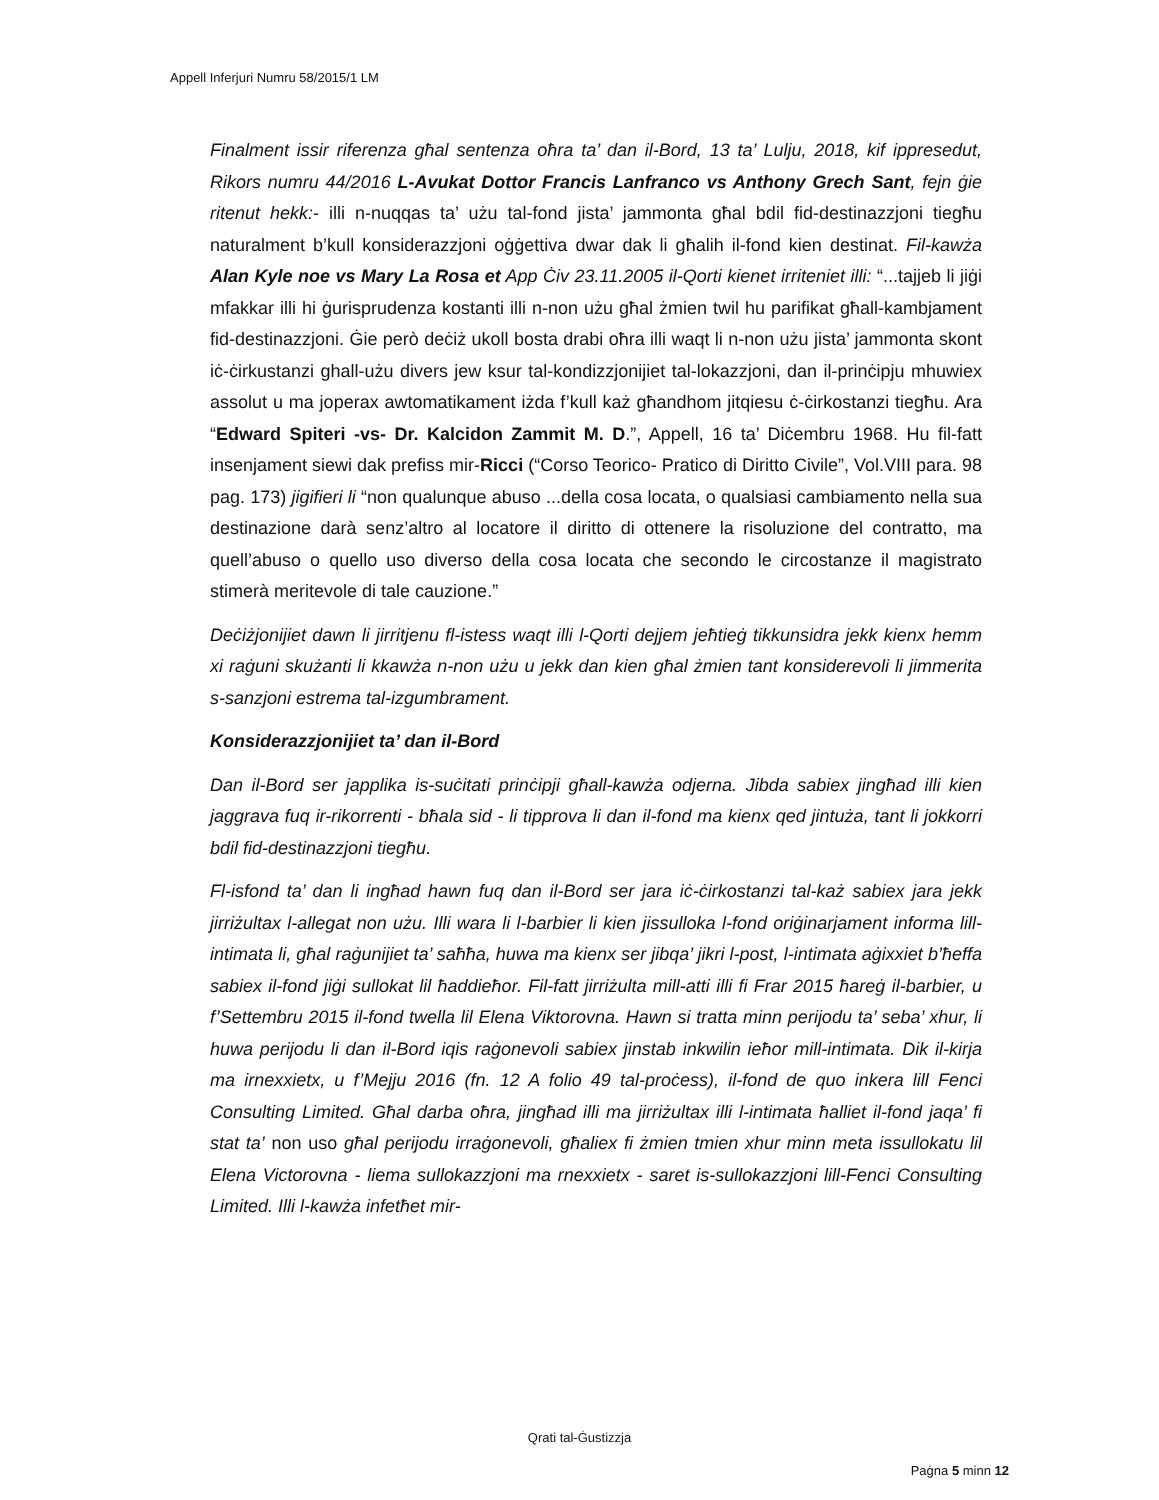Appell Inferjuri Numru 58/2015/1 LM
Finalment issir riferenza għal sentenza oħra ta’ dan il-Bord, 13 ta’ Lulju, 2018, kif ippresedut, Rikors numru 44/2016 L-Avukat Dottor Francis Lanfranco vs Anthony Grech Sant, fejn ġie ritenut hekk:- illi n-nuqqas ta’ użu tal-fond jista’ jammonta għal bdil fid-destinazzjoni tiegħu naturalment b’kull konsiderazzjoni oġġettiva dwar dak li għalih il-fond kien destinat. Fil-kawża Alan Kyle noe vs Mary La Rosa et App Ċiv 23.11.2005 il-Qorti kienet irriteniet illi: “...tajjeb li jiġi mfakkar illi hi ġurisprudenza kostanti illi n-non użu għal żmien twil hu parifikat għall-kambjament fid-destinazzjoni. Ġie però deċiż ukoll bosta drabi oħra illi waqt li n-non użu jista’ jammonta skont iċ-ċirkustanzi ghall-użu divers jew ksur tal-kondizzjonijiet tal-lokazzjoni, dan il-prinċipju mhuwiex assolut u ma joperax awtomatikament iżda f’kull każ għandhom jitqiesu ċ-ċirkostanzi tiegħu. Ara “Edward Spiteri -vs- Dr. Kalcidon Zammit M. D.”, Appell, 16 ta’ Diċembru 1968. Hu fil-fatt insenjament siewi dak prefiss mir-Ricci (“Corso Teorico- Pratico di Diritto Civile”, Vol.VIII para. 98 pag. 173) jigifieri li “non qualunque abuso ...della cosa locata, o qualsiasi cambiamento nella sua destinazione darà senz’altro al locatore il diritto di ottenere la risoluzione del contratto, ma quell’abuso o quello uso diverso della cosa locata che secondo le circostanze il magistrato stimerà meritevole di tale cauzione.”
Deċiżjonijiet dawn li jirritjenu fl-istess waqt illi l-Qorti dejjem jeħtieġ tikkunsidra jekk kienx hemm xi raġuni skużanti li kkawża n-non użu u jekk dan kien għal żmien tant konsiderevoli li jimmerita s-sanzjoni estrema tal-izgumbrament.
Konsiderazzjonijiet ta’ dan il-Bord
Dan il-Bord ser japplika is-suċitati prinċipji għall-kawża odjerna. Jibda sabiex jingħad illi kien jaggrava fuq ir-rikorrenti - bħala sid - li tipprova li dan il-fond ma kienx qed jintuża, tant li jokkorri bdil fid-destinazzjoni tiegħu.
Fl-isfond ta’ dan li ingħad hawn fuq dan il-Bord ser jara iċ-ċirkostanzi tal-każ sabiex jara jekk jirriżultax l-allegat non użu. Illi wara li l-barbier li kien jissulloka l-fond oriġinarjament informa lill-intimata li, għal raġunijiet ta’ saħħa, huwa ma kienx ser jibqa’ jikri l-post, l-intimata aġixxiet b’ħeffa sabiex il-fond jiġi sullokat lil ħaddieħor. Fil-fatt jirriżulta mill-atti illi fi Frar 2015 ħareġ il-barbier, u f’Settembru 2015 il-fond twella lil Elena Viktorovna. Hawn si tratta minn perijodu ta’ seba’ xhur, li huwa perijodu li dan il-Bord iqis raġonevoli sabiex jinstab inkwilin ieħor mill-intimata. Dik il-kirja ma irnexxietx, u f’Mejju 2016 (fn. 12 A folio 49 tal-proċess), il-fond de quo inkera lill Fenci Consulting Limited. Għal darba oħra, jingħad illi ma jirriżultax illi l-intimata ħalliet il-fond jaqa’ fi stat ta’ non uso għal perijodu irraġonevoli, għaliex fi żmien tmien xhur minn meta issullokatu lil Elena Victorovna - liema sullokazzjoni ma rnexxietx - saret is-sullokazzjoni lill-Fenci Consulting Limited. Illi l-kawża infetħet mir-
Qrati tal-Ġustizzja
Paġna 5 minn 12